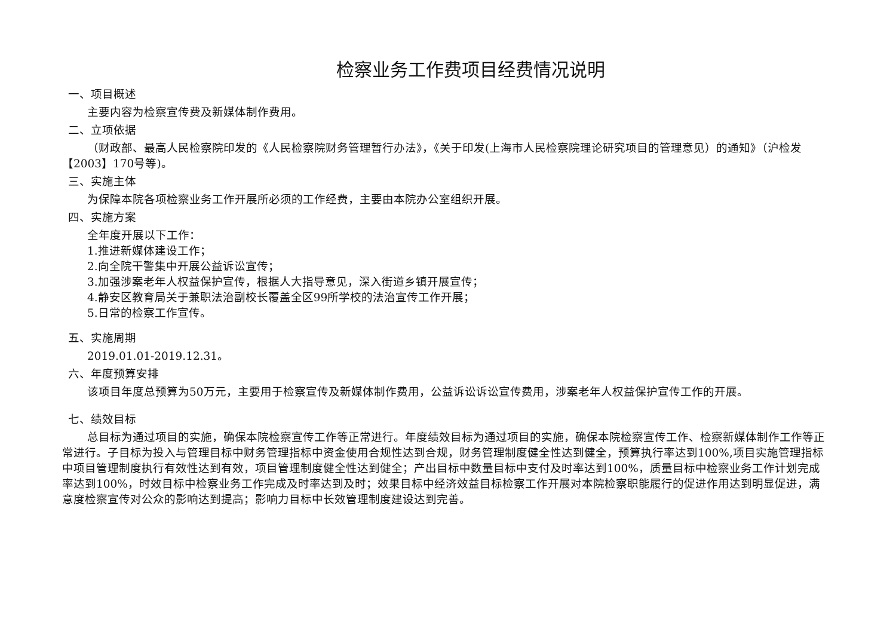检察业务工作费项目经费情况说明
一、项目概述
主要内容为检察宣传费及新媒体制作费用。
二、立项依据
（财政部、最高人民检察院印发的《人民检察院财务管理暂行办法》，《关于印发(上海市人民检察院理论研究项目的管理意见）的通知》（沪检发【2003】170号等)。
三、实施主体
为保障本院各项检察业务工作开展所必须的工作经费，主要由本院办公室组织开展。
四、实施方案
全年度开展以下工作：
1.推进新媒体建设工作；
2.向全院干警集中开展公益诉讼宣传；
3.加强涉案老年人权益保护宣传，根据人大指导意见，深入街道乡镇开展宣传；
4.静安区教育局关于兼职法治副校长覆盖全区99所学校的法治宣传工作开展；
5.日常的检察工作宣传。
五、实施周期
2019.01.01-2019.12.31。
六、年度预算安排
该项目年度总预算为50万元，主要用于检察宣传及新媒体制作费用，公益诉讼诉讼宣传费用，涉案老年人权益保护宣传工作的开展。
七、绩效目标
总目标为通过项目的实施，确保本院检察宣传工作等正常进行。年度绩效目标为通过项目的实施，确保本院检察宣传工作、检察新媒体制作工作等正常进行。子目标为投入与管理目标中财务管理指标中资金使用合规性达到合规，财务管理制度健全性达到健全，预算执行率达到100%,项目实施管理指标中项目管理制度执行有效性达到有效，项目管理制度健全性达到健全；产出目标中数量目标中支付及时率达到100%，质量目标中检察业务工作计划完成率达到100%，时效目标中检察业务工作完成及时率达到及时；效果目标中经济效益目标检察工作开展对本院检察职能履行的促进作用达到明显促进，满意度检察宣传对公众的影响达到提高；影响力目标中长效管理制度建设达到完善。